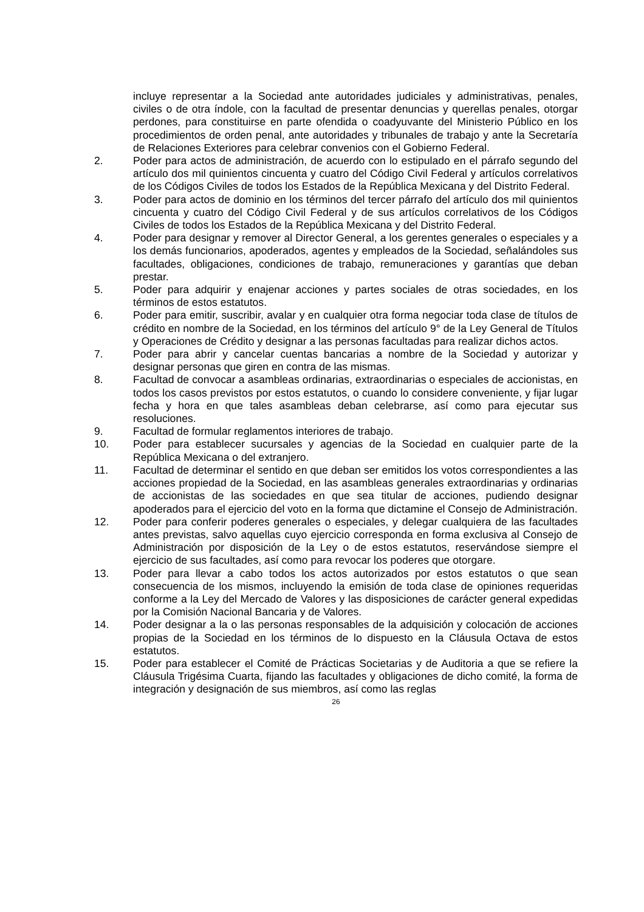incluye representar a la Sociedad ante autoridades judiciales y administrativas, penales, civiles o de otra índole, con la facultad de presentar denuncias y querellas penales, otorgar perdones, para constituirse en parte ofendida o coadyuvante del Ministerio Público en los procedimientos de orden penal, ante autoridades y tribunales de trabajo y ante la Secretaría de Relaciones Exteriores para celebrar convenios con el Gobierno Federal.
2. Poder para actos de administración, de acuerdo con lo estipulado en el párrafo segundo del artículo dos mil quinientos cincuenta y cuatro del Código Civil Federal y artículos correlativos de los Códigos Civiles de todos los Estados de la República Mexicana y del Distrito Federal.
3. Poder para actos de dominio en los términos del tercer párrafo del artículo dos mil quinientos cincuenta y cuatro del Código Civil Federal y de sus artículos correlativos de los Códigos Civiles de todos los Estados de la República Mexicana y del Distrito Federal.
4. Poder para designar y remover al Director General, a los gerentes generales o especiales y a los demás funcionarios, apoderados, agentes y empleados de la Sociedad, señalándoles sus facultades, obligaciones, condiciones de trabajo, remuneraciones y garantías que deban prestar.
5. Poder para adquirir y enajenar acciones y partes sociales de otras sociedades, en los términos de estos estatutos.
6. Poder para emitir, suscribir, avalar y en cualquier otra forma negociar toda clase de títulos de crédito en nombre de la Sociedad, en los términos del artículo 9° de la Ley General de Títulos y Operaciones de Crédito y designar a las personas facultadas para realizar dichos actos.
7. Poder para abrir y cancelar cuentas bancarias a nombre de la Sociedad y autorizar y designar personas que giren en contra de las mismas.
8. Facultad de convocar a asambleas ordinarias, extraordinarias o especiales de accionistas, en todos los casos previstos por estos estatutos, o cuando lo considere conveniente, y fijar lugar fecha y hora en que tales asambleas deban celebrarse, así como para ejecutar sus resoluciones.
9. Facultad de formular reglamentos interiores de trabajo.
10. Poder para establecer sucursales y agencias de la Sociedad en cualquier parte de la República Mexicana o del extranjero.
11. Facultad de determinar el sentido en que deban ser emitidos los votos correspondientes a las acciones propiedad de la Sociedad, en las asambleas generales extraordinarias y ordinarias de accionistas de las sociedades en que sea titular de acciones, pudiendo designar apoderados para el ejercicio del voto en la forma que dictamine el Consejo de Administración.
12. Poder para conferir poderes generales o especiales, y delegar cualquiera de las facultades antes previstas, salvo aquellas cuyo ejercicio corresponda en forma exclusiva al Consejo de Administración por disposición de la Ley o de estos estatutos, reservándose siempre el ejercicio de sus facultades, así como para revocar los poderes que otorgare.
13. Poder para llevar a cabo todos los actos autorizados por estos estatutos o que sean consecuencia de los mismos, incluyendo la emisión de toda clase de opiniones requeridas conforme a la Ley del Mercado de Valores y las disposiciones de carácter general expedidas por la Comisión Nacional Bancaria y de Valores.
14. Poder designar a la o las personas responsables de la adquisición y colocación de acciones propias de la Sociedad en los términos de lo dispuesto en la Cláusula Octava de estos estatutos.
15. Poder para establecer el Comité de Prácticas Societarias y de Auditoria a que se refiere la Cláusula Trigésima Cuarta, fijando las facultades y obligaciones de dicho comité, la forma de integración y designación de sus miembros, así como las reglas
26